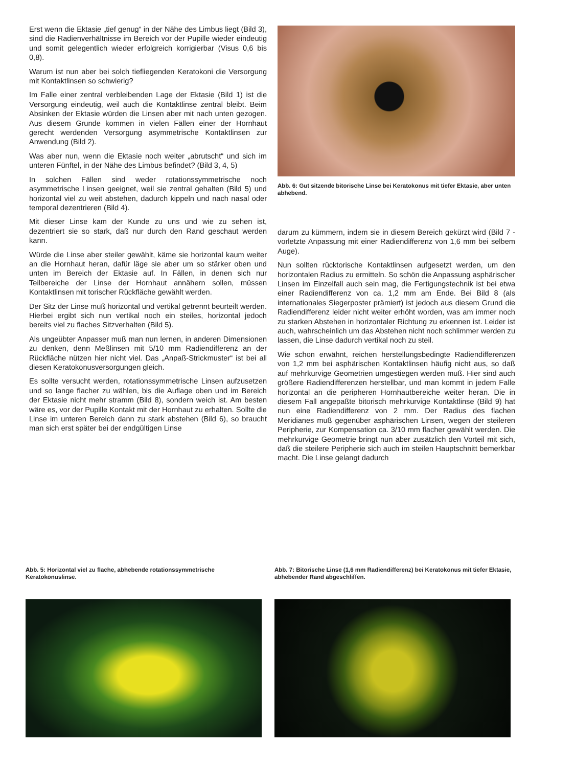Erst wenn die Ektasie „tief genug“ in der Nähe des Limbus liegt (Bild 3), sind die Radienverhältnisse im Bereich vor der Pupille wieder eindeutig und somit gelegentlich wieder erfolgreich korrigierbar (Visus 0,6 bis 0,8).
Warum ist nun aber bei solch tiefliegenden Keratokoni die Versorgung mit Kontaktlinsen so schwierig?
Im Falle einer zentral verbleibenden Lage der Ektasie (Bild 1) ist die Versorgung eindeutig, weil auch die Kontaktlinse zentral bleibt. Beim Absinken der Ektasie würden die Linsen aber mit nach unten gezogen. Aus diesem Grunde kommen in vielen Fällen einer der Hornhaut gerecht werdenden Versorgung asymmetrische Kontaktlinsen zur Anwendung (Bild 2).
Was aber nun, wenn die Ektasie noch weiter „abrutscht“ und sich im unteren Fünftel, in der Nähe des Limbus befindet? (Bild 3, 4, 5)
In solchen Fällen sind weder rotationssymmetrische noch asymmetrische Linsen geeignet, weil sie zentral gehalten (Bild 5) und horizontal viel zu weit abstehen, dadurch kippeln und nach nasal oder temporal dezentrieren (Bild 4).
Mit dieser Linse kam der Kunde zu uns und wie zu sehen ist, dezentriert sie so stark, daß nur durch den Rand geschaut werden kann.
Würde die Linse aber steiler gewählt, käme sie horizontal kaum weiter an die Hornhaut heran, dafür läge sie aber um so stärker oben und unten im Bereich der Ektasie auf. In Fällen, in denen sich nur Teilbereiche der Linse der Hornhaut annähern sollen, müssen Kontaktlinsen mit torischer Rückfläche gewählt werden.
Der Sitz der Linse muß horizontal und vertikal getrennt beurteilt werden. Hierbei ergibt sich nun vertikal noch ein steiles, horizontal jedoch bereits viel zu flaches Sitzverhalten (Bild 5).
Als ungeübter Anpasser muß man nun lernen, in anderen Dimensionen zu denken, denn Meßlinsen mit 5/10 mm Radiendifferenz an der Rückfläche nützen hier nicht viel. Das „Anpaß-Strickmuster“ ist bei all diesen Keratokonusversorgungen gleich.
Es sollte versucht werden, rotationssymmetrische Linsen aufzusetzen und so lange flacher zu wählen, bis die Auflage oben und im Bereich der Ektasie nicht mehr stramm (Bild 8), sondern weich ist. Am besten wäre es, vor der Pupille Kontakt mit der Hornhaut zu erhalten. Sollte die Linse im unteren Bereich dann zu stark abstehen (Bild 6), so braucht man sich erst später bei der endgültigen Linse
Abb. 6: Gut sitzende bitorische Linse bei Keratokonus mit tiefer Ektasie, aber unten abhebend.
darum zu kümmern, indem sie in diesem Bereich gekürzt wird (Bild 7 - vorletzte Anpassung mit einer Radiendifferenz von 1,6 mm bei selbem Auge).
Nun sollten rücktorische Kontaktlinsen aufgesetzt werden, um den horizontalen Radius zu ermitteln. So schön die Anpassung asphärischer Linsen im Einzelfall auch sein mag, die Fertigungstechnik ist bei etwa einer Radiendifferenz von ca. 1,2 mm am Ende. Bei Bild 8 (als internationales Siegerposter prämiert) ist jedoch aus diesem Grund die Radiendifferenz leider nicht weiter erhöht worden, was am immer noch zu starken Abstehen in horizontaler Richtung zu erkennen ist. Leider ist auch, wahrscheinlich um das Abstehen nicht noch schlimmer werden zu lassen, die Linse dadurch vertikal noch zu steil.
Wie schon erwähnt, reichen herstellungsbedingte Radiendifferenzen von 1,2 mm bei asphärischen Kontaktlinsen häufig nicht aus, so daß auf mehrkurvige Geometrien umgestiegen werden muß. Hier sind auch größere Radiendifferenzen herstellbar, und man kommt in jedem Falle horizontal an die peripheren Hornhautbereiche weiter heran. Die in diesem Fall angepaßte bitorisch mehrkurvige Kontaktlinse (Bild 9) hat nun eine Radiendifferenz von 2 mm. Der Radius des flachen Meridianes muß gegenüber asphärischen Linsen, wegen der steileren Peripherie, zur Kompensation ca. 3/10 mm flacher gewählt werden. Die mehrkurvige Geometrie bringt nun aber zusätzlich den Vorteil mit sich, daß die steilere Peripherie sich auch im steilen Hauptschnitt bemerkbar macht. Die Linse gelangt dadurch
Abb. 5: Horizontal viel zu flache, abhebende rotationssymmetrische Keratokonuslinse.
Abb. 7: Bitorische Linse (1,6 mm Radiendifferenz) bei Keratokonus mit tiefer Ektasie, abhebender Rand abgeschliffen.